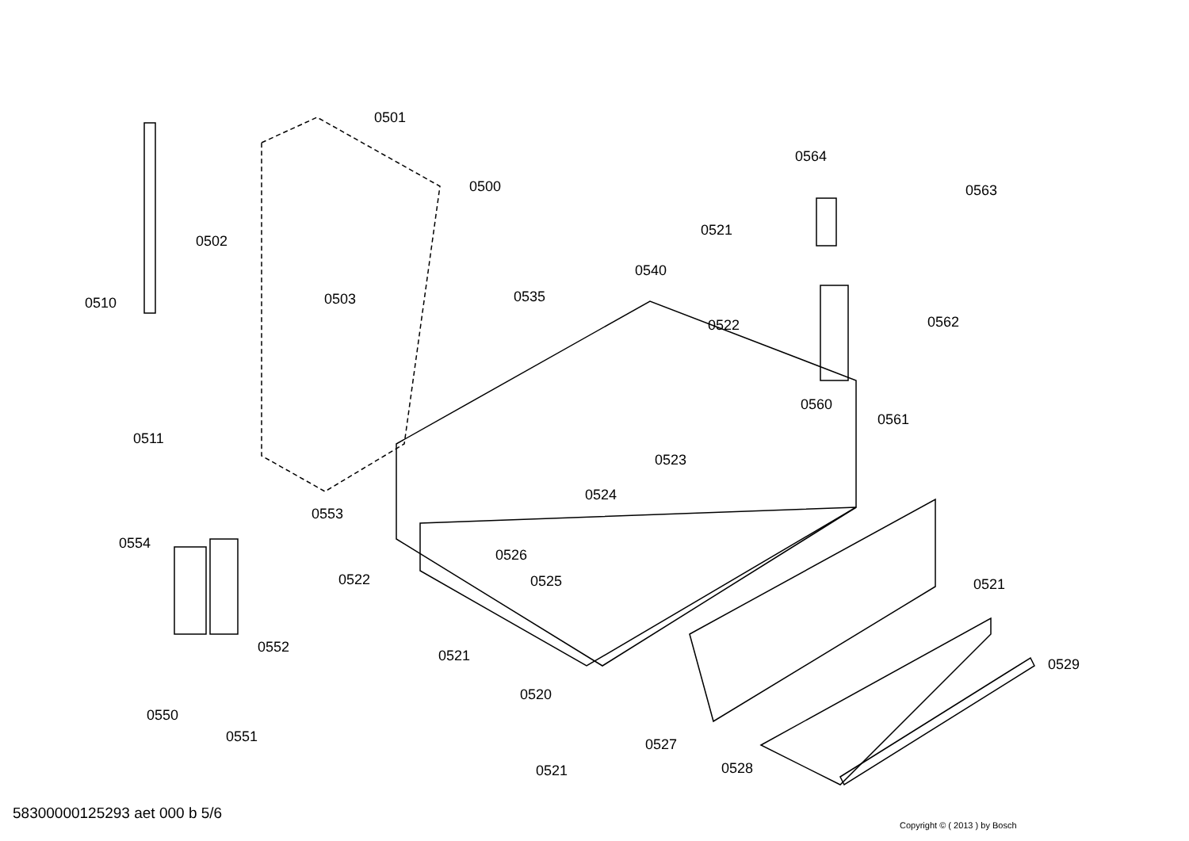0501
0500
0564
0563
0502
0521
0540
0510 0503 0535
0562 0522
0560
0561
0511
0523
0524
0553
0554
0526
0522 0525 0521
0552
0521
0529
0520
0550
0551 0527
0528 0521
58300000125293 aet 000 b 5/6
Copyright © ( 2013 ) by Bosch